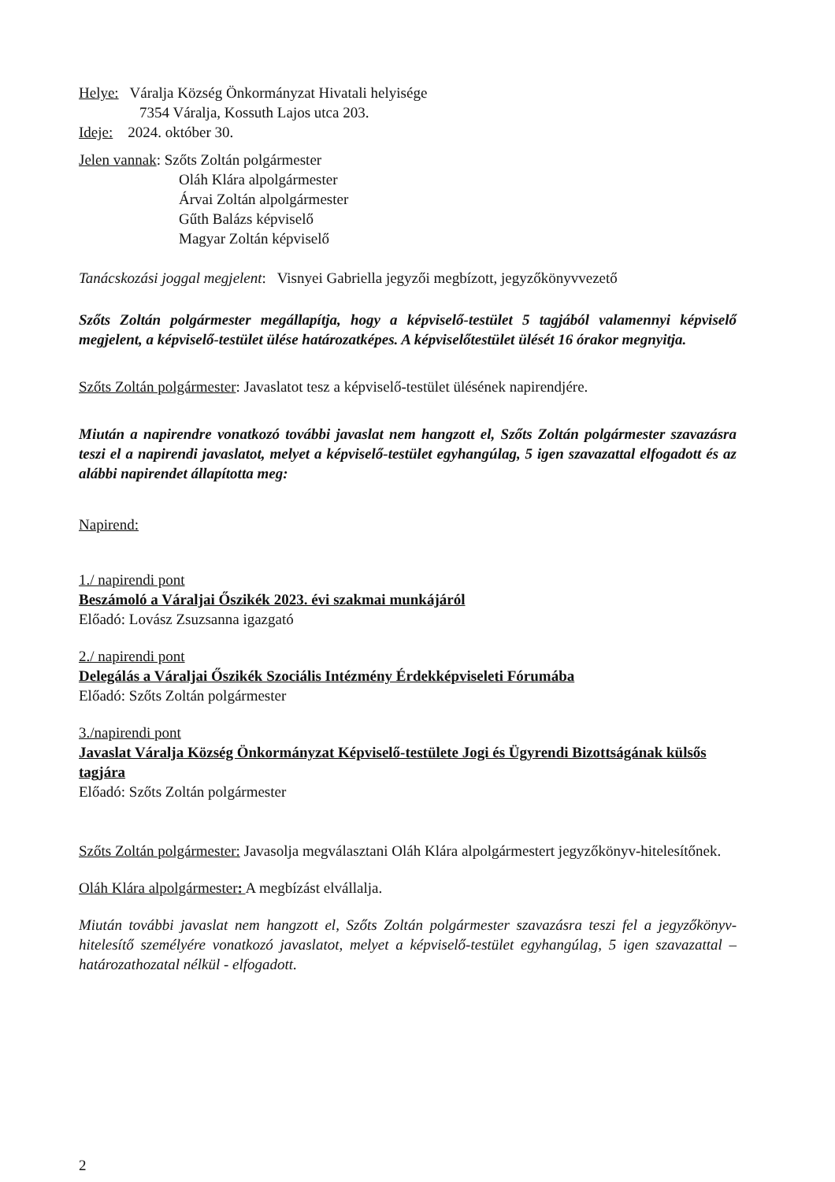Helye: Váralja Község Önkormányzat Hivatali helyisége
7354 Váralja, Kossuth Lajos utca 203.
Ideje: 2024. október 30.
Jelen vannak: Szőts Zoltán polgármester
Oláh Klára alpolgármester
Árvai Zoltán alpolgármester
Gűth Balázs képviselő
Magyar Zoltán képviselő
Tanácskozási joggal megjelent: Visnyei Gabriella jegyzői megbízott, jegyzőkönyvvezető
Szőts Zoltán polgármester megállapítja, hogy a képviselő-testület 5 tagjából valamennyi képviselő megjelent, a képviselő-testület ülése határozatképes. A képviselőtestület ülését 16 órakor megnyitja.
Szőts Zoltán polgármester: Javaslatot tesz a képviselő-testület ülésének napirendjére.
Miután a napirendre vonatkozó további javaslat nem hangzott el, Szőts Zoltán polgármester szavazásra teszi el a napirendi javaslatot, melyet a képviselő-testület egyhangúlag, 5 igen szavazattal elfogadott és az alábbi napirendet állapította meg:
Napirend:
1./ napirendi pont
Beszámoló a Váraljai Őszikék 2023. évi szakmai munkájáról
Előadó: Lovász Zsuzsanna igazgató
2./ napirendi pont
Delegálás a Váraljai Őszikék Szociális Intézmény Érdekképviseleti Fórumába
Előadó: Szőts Zoltán polgármester
3./napirendi pont
Javaslat Váralja Község Önkormányzat Képviselő-testülete Jogi és Ügyrendi Bizottságának külsős tagjára
Előadó: Szőts Zoltán polgármester
Szőts Zoltán polgármester: Javasolja megválasztani Oláh Klára alpolgármestert jegyzőkönyv-hitelesítőnek.
Oláh Klára alpolgármester: A megbízást elvállalja.
Miután további javaslat nem hangzott el, Szőts Zoltán polgármester szavazásra teszi fel a jegyzőkönyv-hitelesítő személyére vonatkozó javaslatot, melyet a képviselő-testület egyhangúlag, 5 igen szavazattal – határozathozatal nélkül - elfogadott.
2